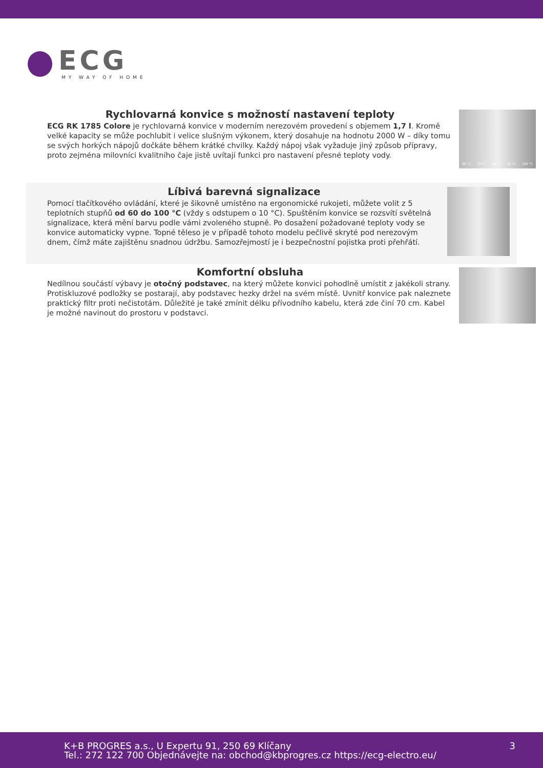ECG
MY WAY OF HOME
Rychlovarná konvice s možností nastavení teploty
ECG RK 1785 Colore je rychlovarná konvice v moderním nerezovém provedení s objemem 1,7 l. Kromě velké kapacity se může pochlubit i velice slušným výkonem, který dosahuje na hodnotu 2000 W – díky tomu se svých horkých nápojů dočkáte během krátké chvilky. Každý nápoj však vyžaduje jiný způsob přípravy, proto zejména milovníci kvalitního čaje jistě uvítají funkci pro nastavení přesné teploty vody.
60 °C 70 °C 80 °C 90 °C 100 °C
Líbivá barevná signalizace
Pomocí tlačítkového ovládání, které je šikovně umístěno na ergonomické rukojeti, můžete volit z 5 teplotních stupňů od 60 do 100 °C (vždy s odstupem o 10 °C). Spuštěním konvice se rozsvítí světelná signalizace, která mění barvu podle vámi zvoleného stupně. Po dosažení požadované teploty vody se konvice automaticky vypne. Topné těleso je v případě tohoto modelu pečlivě skryté pod nerezovým dnem, čímž máte zajištěnu snadnou údržbu. Samozřejmostí je i bezpečnostní pojistka proti přehřátí.
Komfortní obsluha
Nedílnou součástí výbavy je otočný podstavec, na který můžete konvici pohodlně umístit z jakékoli strany. Protiskluzové podložky se postarají, aby podstavec hezky držel na svém místě. Uvnitř konvice pak naleznete praktický filtr proti nečistotám. Důležité je také zmínit délku přívodního kabelu, která zde činí 70 cm. Kabel je možné navinout do prostoru v podstavci.
K+B PROGRES a.s., U Expertu 91, 250 69 Klíčany
Tel.: 272 122 700 Objednávejte na: obchod@kbprogres.cz https://ecg-electro.eu/
3